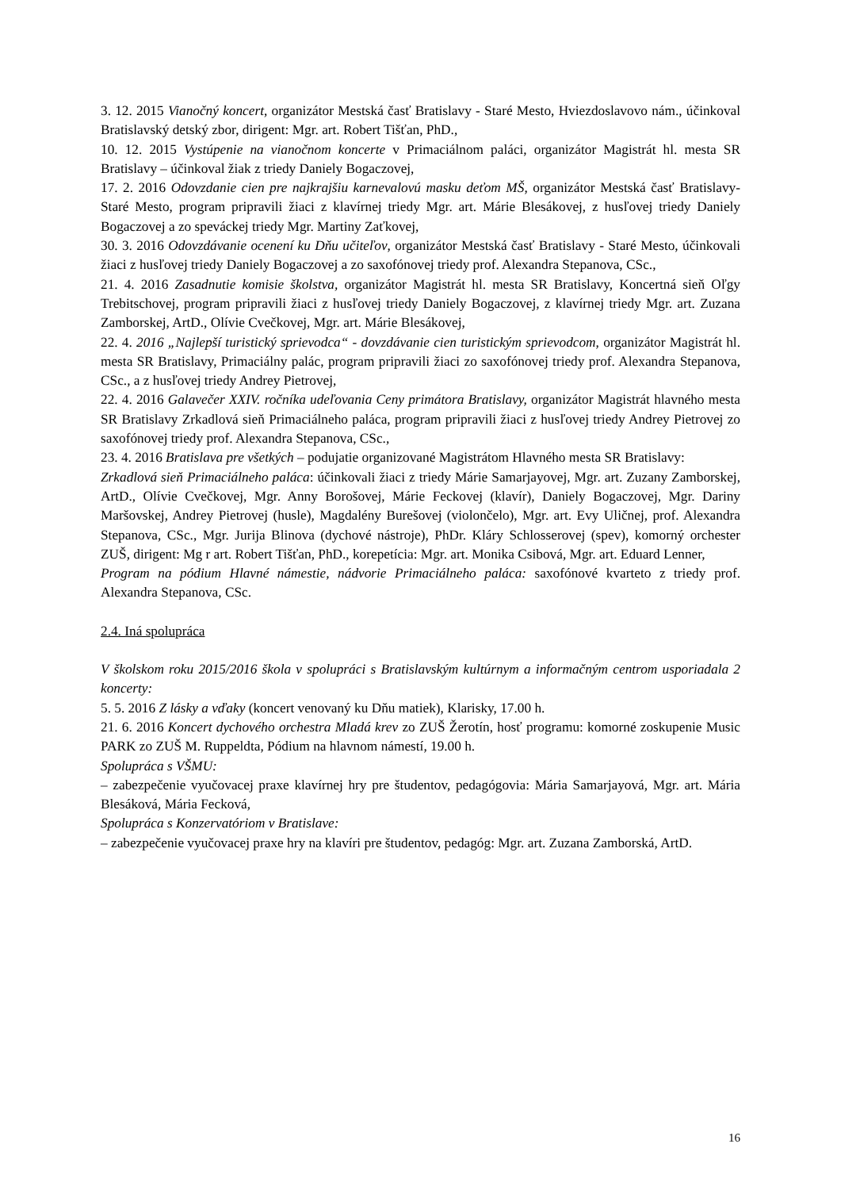3. 12. 2015 Vianočný koncert, organizátor Mestská časť Bratislavy - Staré Mesto, Hviezdoslavovo nám., účinkoval Bratislavský detský zbor, dirigent: Mgr. art. Robert Tišťan, PhD.,
10. 12. 2015 Vystúpenie na vianočnom koncerte v Primaciálnom paláci, organizátor Magistrát hl. mesta SR Bratislavy – účinkoval žiak z triedy Daniely Bogaczovej,
17. 2. 2016 Odovzdanie cien pre najkrajšiu karnevalovú masku deťom MŠ, organizátor Mestská časť Bratislavy- Staré Mesto, program pripravili žiaci z klavírnej triedy Mgr. art. Márie Blesákovej, z husľovej triedy Daniely Bogaczovej a zo speváckej triedy Mgr. Martiny Zaťkovej,
30. 3. 2016 Odovzdávanie ocenení ku Dňu učiteľov, organizátor Mestská časť Bratislavy - Staré Mesto, účinkovali žiaci z husľovej triedy Daniely Bogaczovej a zo saxofónovej triedy prof. Alexandra Stepanova, CSc.,
21. 4. 2016 Zasadnutie komisie školstva, organizátor Magistrát hl. mesta SR Bratislavy, Koncertná sieň Oľgy Trebitschovej, program pripravili žiaci z husľovej triedy Daniely Bogaczovej, z klavírnej triedy Mgr. art. Zuzana Zamborskej, ArtD., Olívie Cvečkovej, Mgr. art. Márie Blesákovej,
22. 4. 2016 „Najlepší turistický sprievodca“ - dovzdávanie cien turistickým sprievodcom, organizátor Magistrát hl. mesta SR Bratislavy, Primaciálny palác, program pripravili žiaci zo saxofónovej triedy prof. Alexandra Stepanova, CSc., a z husľovej triedy Andrey Pietrovej,
22. 4. 2016 Galavečer XXIV. ročníka udeľovania Ceny primátora Bratislavy, organizátor Magistrát hlavného mesta SR Bratislavy Zrkadlová sieň Primaciálneho paláca, program pripravili žiaci z husľovej triedy Andrey Pietrovej zo saxofónovej triedy prof. Alexandra Stepanova, CSc.,
23. 4. 2016 Bratislava pre všetkých – podujatie organizované Magistrátom Hlavného mesta SR Bratislavy:
Zrkadlová sieň Primaciálneho paláca: účinkovali žiaci z triedy Márie Samarjayovej, Mgr. art. Zuzany Zamborskej, ArtD., Olívie Cvečkovej, Mgr. Anny Borošovej, Márie Feckovej (klavír), Daniely Bogaczovej, Mgr. Dariny Maršovskej, Andrey Pietrovej (husle), Magdalény Burešovej (violončelo), Mgr. art. Evy Uličnej, prof. Alexandra Stepanova, CSc., Mgr. Jurija Blinova (dychové nástroje), PhDr. Kláry Schlosserovej (spev), komorný orchester ZUŠ, dirigent: Mg r art. Robert Tišťan, PhD., korepetícia: Mgr. art. Monika Csibová, Mgr. art. Eduard Lenner,
Program na pódium Hlavné námestie, nádvorie Primaciálneho paláca: saxofónové kvarteto z triedy prof. Alexandra Stepanova, CSc.
2.4. Iná spolupráca
V školskom roku 2015/2016 škola v spolupráci s Bratislavským kultúrnym a informačným centrom usporiadala 2 koncerty:
5. 5. 2016 Z lásky a vďaky (koncert venovaný ku Dňu matiek), Klarisky, 17.00 h.
21. 6. 2016 Koncert dychového orchestra Mladá krev zo ZUŠ Žerotín, hosť programu: komorné zoskupenie Music PARK zo ZUŠ M. Ruppeldta, Pódium na hlavnom námestí, 19.00 h.
Spolupráca s VŠMU:
– zabezpečenie vyučovacej praxe klavírnej hry pre študentov, pedagógovia: Mária Samarjayová, Mgr. art. Mária Blesáková, Mária Fecková,
Spolupráca s Konzervatóriom v Bratislave:
– zabezpečenie vyučovacej praxe hry na klavíri pre študentov, pedagóg: Mgr. art. Zuzana Zamborská, ArtD.
16